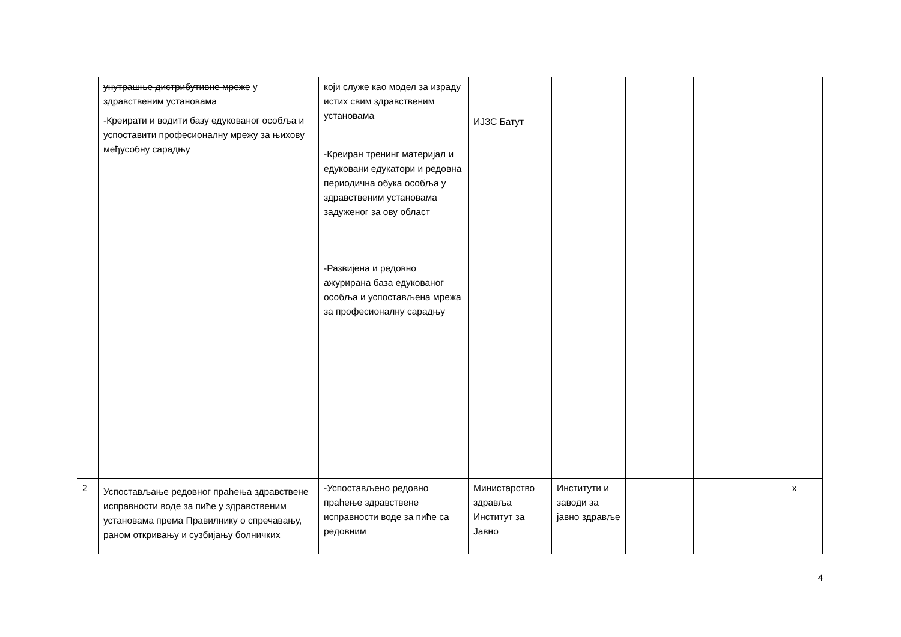| | унутрашње дистрибутивне мреже у здравственим установама -Креирати и водити базу едукованог особља и успоставити професионалну мрежу за њихову међусобну сарадњу | који служе као модел за израду истих свим здравственим установама -Креиран тренинг материјал и едуковани едукатори и редовна периодична обука особља у здравственим установама задуженог за ову област -Развијена и редовно ажурирана база едукованог особља и успостављена мрежа за професионалну сарадњу | ИЈЗС Батут | | | | |
| 2 | Успостављање редовног праћења здравствене исправности воде за пиће у здравственим установама према Правилнику о спречавању, раном откривању и сузбијању болничких | -Успостављено редовно праћење здравствене исправности воде за пиће са редовним | Министарство здравља Институт за Јавно | Институти и заводи за јавно здравље | | | x |
4